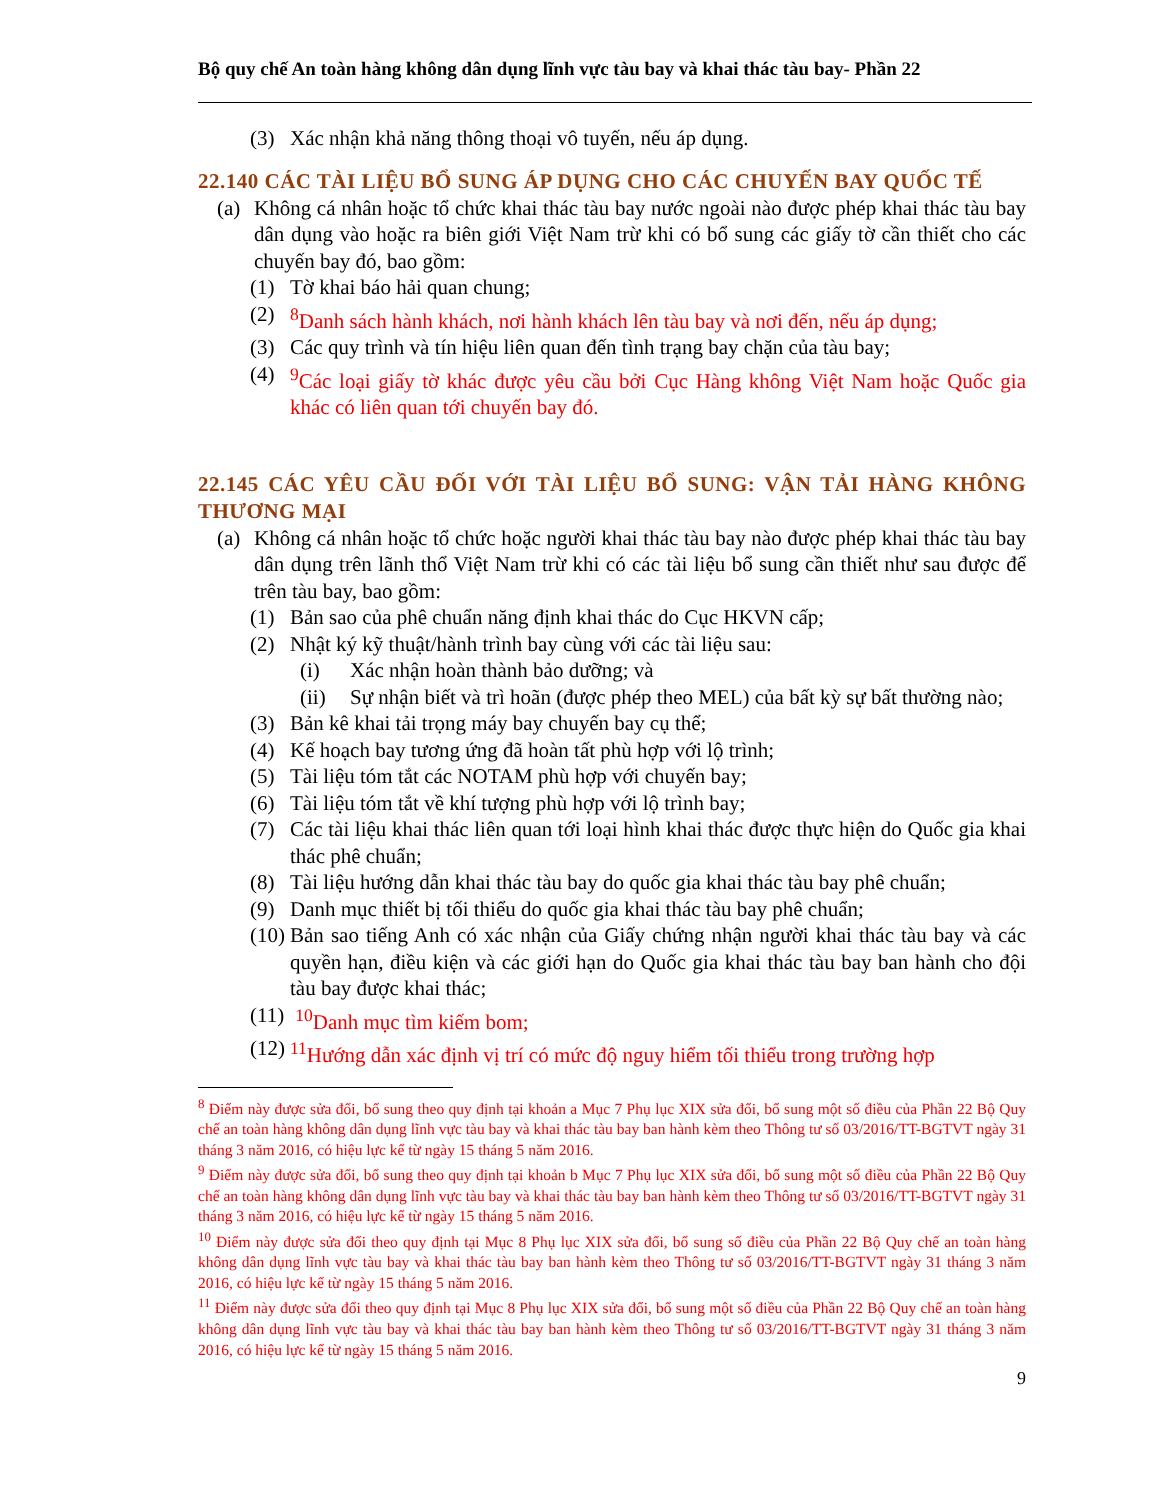Bộ quy chế An toàn hàng không dân dụng lĩnh vực tàu bay và khai thác tàu bay- Phần 22
(3) Xác nhận khả năng thông thoại vô tuyến, nếu áp dụng.
22.140 CÁC TÀI LIỆU BỔ SUNG ÁP DỤNG CHO CÁC CHUYẾN BAY QUỐC TẾ
(a)
Không cá nhân hoặc tổ chức khai thác tàu bay nước ngoài nào được phép khai thác tàu bay dân dụng vào hoặc ra biên giới Việt Nam trừ khi có bổ sung các giấy tờ cần thiết cho các chuyến bay đó, bao gồm:
(1) Tờ khai báo hải quan chung;
(2) <sup>8</sup> Danh sách hành khách, nơi hành khách lên tàu bay và nơi đến, nếu áp dụng;
(3) Các quy trình và tín hiệu liên quan đến tình trạng bay chặn của tàu bay;
(4) <sup>9</sup>Các loại giấy tờ khác được yêu cầu bởi Cục Hàng không Việt Nam hoặc Quốc gia khác có liên quan tới chuyến bay đó.
22.145 CÁC YÊU CẦU ĐỐI VỚI TÀI LIỆU BỔ SUNG: VẬN TẢI HÀNG KHÔNG THƯƠNG MẠI
(a)
Không cá nhân hoặc tổ chức hoặc người khai thác tàu bay nào được phép khai thác tàu bay dân dụng trên lãnh thổ Việt Nam trừ khi có các tài liệu bổ sung cần thiết như sau được để trên tàu bay, bao gồm:
(1) Bản sao của phê chuẩn năng định khai thác do Cục HKVN cấp;
(2) Nhật ký kỹ thuật/hành trình bay cùng với các tài liệu sau:
(i) Xác nhận hoàn thành bảo dưỡng; và
(ii)
Sự nhận biết và trì hoãn (được phép theo MEL) của bất kỳ sự bất thường nào;
(3) Bản kê khai tải trọng máy bay chuyến bay cụ thể;
(4) Kế hoạch bay tương ứng đã hoàn tất phù hợp với lộ trình;
(5) Tài liệu tóm tắt các NOTAM phù hợp với chuyến bay;
(6) Tài liệu tóm tắt về khí tượng phù hợp với lộ trình bay;
(7) Các tài liệu khai thác liên quan tới loại hình khai thác được thực hiện do Quốc gia khai thác phê chuẩn;
(8) Tài liệu hướng dẫn khai thác tàu bay do quốc gia khai thác tàu bay phê chuẩn;
(9) Danh mục thiết bị tối thiểu do quốc gia khai thác tàu bay phê chuẩn;
(10)
Bản sao tiếng Anh có xác nhận của Giấy chứng nhận người khai thác tàu bay và các quyền hạn, điều kiện và các giới hạn do Quốc gia khai thác tàu bay ban hành cho đội tàu bay được khai thác;
(11)
<sup>10</sup> Danh mục tìm kiếm bom;
(12)
<sup>11</sup>Hướng dẫn xác định vị trí có mức độ nguy hiểm tối thiểu trong trường hợp
<sup>8</sup> Điểm này được sửa đổi, bổ sung theo quy định tại khoản a Mục 7 Phụ lục XIX sửa đổi, bổ sung một số điều của Phần 22 Bộ Quy chế an toàn hàng không dân dụng lĩnh vực tàu bay và khai thác tàu bay ban hành kèm theo Thông tư số 03/2016/TT-BGTVT ngày 31 tháng 3 năm 2016, có hiệu lực kể từ ngày 15 tháng 5 năm 2016.
<sup>9</sup> Điểm này được sửa đổi, bổ sung theo quy định tại khoản b Mục 7 Phụ lục XIX sửa đổi, bổ sung một số điều của Phần 22 Bộ Quy chế an toàn hàng không dân dụng lĩnh vực tàu bay và khai thác tàu bay ban hành kèm theo Thông tư số 03/2016/TT-BGTVT ngày 31 tháng 3 năm 2016, có hiệu lực kể từ ngày 15 tháng 5 năm 2016.
<sup>10</sup> Điểm này được sửa đổi theo quy định tại Mục 8 Phụ lục XIX sửa đổi, bổ sung số điều của Phần 22 Bộ Quy chế an toàn hàng không dân dụng lĩnh vực tàu bay và khai thác tàu bay ban hành kèm theo Thông tư số 03/2016/TT-BGTVT ngày 31 tháng 3 năm 2016, có hiệu lực kể từ ngày 15 tháng 5 năm 2016.
<sup>11</sup> Điểm này được sửa đổi theo quy định tại Mục 8 Phụ lục XIX sửa đổi, bổ sung một số điều của Phần 22 Bộ Quy chế an toàn hàng không dân dụng lĩnh vực tàu bay và khai thác tàu bay ban hành kèm theo Thông tư số 03/2016/TT-BGTVT ngày 31 tháng 3 năm 2016, có hiệu lực kể từ ngày 15 tháng 5 năm 2016.
9